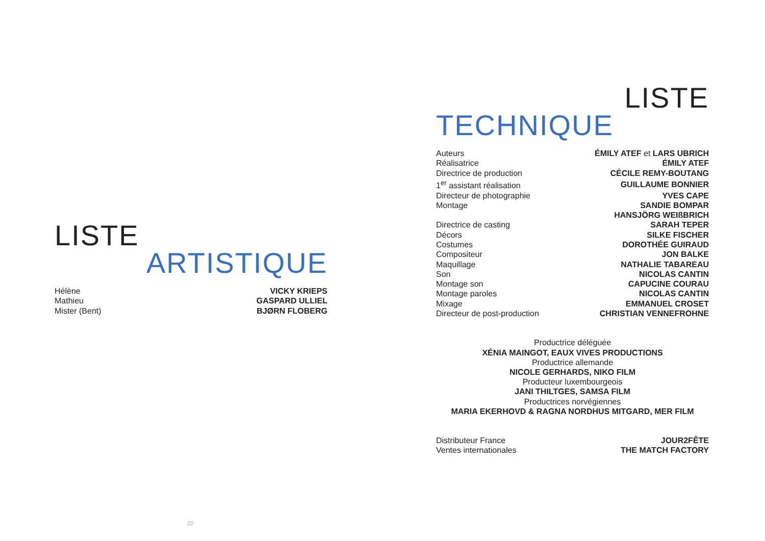LISTE
ARTISTIQUE
| Hélène | VICKY KRIEPS |
| Mathieu | GASPARD ULLIEL |
| Mister (Bent) | BJØRN FLOBERG |
LISTE
TECHNIQUE
| Auteurs | ÉMILY ATEF et LARS UBRICH |
| Réalisatrice | ÉMILY ATEF |
| Directrice de production | CÉCILE REMY-BOUTANG |
| 1<sup>er</sup> assistant réalisation | GUILLAUME BONNIER |
| Directeur de photographie | YVES CAPE |
| Montage | SANDIE BOMPAR |
| | HANSJÖRG WEIßBRICH |
| Directrice de casting | SARAH TEPER |
| Décors | SILKE FISCHER |
| Costumes | DOROTHÉE GUIRAUD |
| Compositeur | JON BALKE |
| Maquillage | NATHALIE TABAREAU |
| Son | NICOLAS CANTIN |
| Montage son | CAPUCINE COURAU |
| Montage paroles | NICOLAS CANTIN |
| Mixage | EMMANUEL CROSET |
| Directeur de post-production | CHRISTIAN VENNEFROHNE |
Productrice déléguée
XÉNIA MAINGOT, EAUX VIVES PRODUCTIONS
Productrice allemande
NICOLE GERHARDS, NIKO FILM
Producteur luxembourgeois
JANI THILTGES, SAMSA FILM
Productrices norvégiennes
MARIA EKERHOVD & RAGNA NORDHUS MITGARD, MER FILM
| Distributeur France | JOUR2FÊTE |
| Ventes internationales | THE MATCH FACTORY |
22